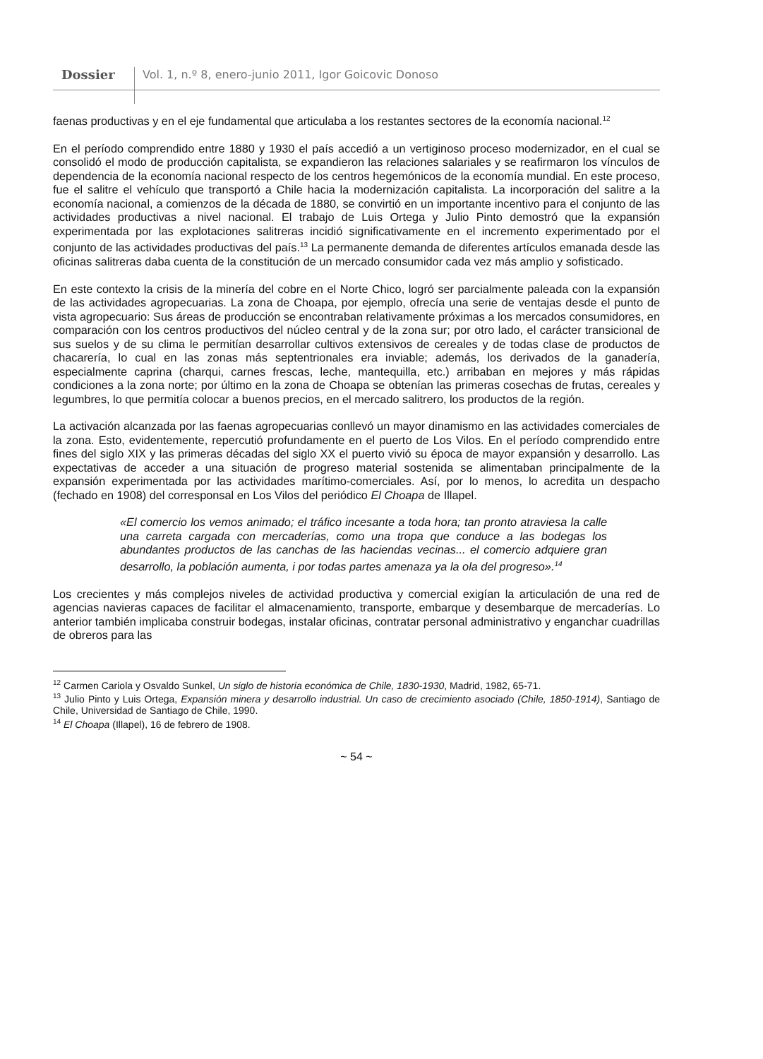Dossier Vol. 1, n.º 8, enero-junio 2011, Igor Goicovic Donoso
faenas productivas y en el eje fundamental que articulaba a los restantes sectores de la economía nacional.<sup>12</sup>
En el período comprendido entre 1880 y 1930 el país accedió a un vertiginoso proceso modernizador, en el cual se consolidó el modo de producción capitalista, se expandieron las relaciones salariales y se reafirmaron los vínculos de dependencia de la economía nacional respecto de los centros hegemónicos de la economía mundial. En este proceso, fue el salitre el vehículo que transportó a Chile hacia la modernización capitalista. La incorporación del salitre a la economía nacional, a comienzos de la década de 1880, se convirtió en un importante incentivo para el conjunto de las actividades productivas a nivel nacional. El trabajo de Luis Ortega y Julio Pinto demostró que la expansión experimentada por las explotaciones salitreras incidió significativamente en el incremento experimentado por el conjunto de las actividades productivas del país.<sup>13</sup> La permanente demanda de diferentes artículos emanada desde las oficinas salitreras daba cuenta de la constitución de un mercado consumidor cada vez más amplio y sofisticado.
En este contexto la crisis de la minería del cobre en el Norte Chico, logró ser parcialmente paleada con la expansión de las actividades agropecuarias. La zona de Choapa, por ejemplo, ofrecía una serie de ventajas desde el punto de vista agropecuario: Sus áreas de producción se encontraban relativamente próximas a los mercados consumidores, en comparación con los centros productivos del núcleo central y de la zona sur; por otro lado, el carácter transicional de sus suelos y de su clima le permitían desarrollar cultivos extensivos de cereales y de todas clase de productos de chacarería, lo cual en las zonas más septentrionales era inviable; además, los derivados de la ganadería, especialmente caprina (charqui, carnes frescas, leche, mantequilla, etc.) arribaban en mejores y más rápidas condiciones a la zona norte; por último en la zona de Choapa se obtenían las primeras cosechas de frutas, cereales y legumbres, lo que permitía colocar a buenos precios, en el mercado salitrero, los productos de la región.
La activación alcanzada por las faenas agropecuarias conllevó un mayor dinamismo en las actividades comerciales de la zona. Esto, evidentemente, repercutió profundamente en el puerto de Los Vilos. En el período comprendido entre fines del siglo XIX y las primeras décadas del siglo XX el puerto vivió su época de mayor expansión y desarrollo. Las expectativas de acceder a una situación de progreso material sostenida se alimentaban principalmente de la expansión experimentada por las actividades marítimo-comerciales. Así, por lo menos, lo acredita un despacho (fechado en 1908) del corresponsal en Los Vilos del periódico El Choapa de Illapel.
«El comercio los vemos animado; el tráfico incesante a toda hora; tan pronto atraviesa la calle una carreta cargada con mercaderías, como una tropa que conduce a las bodegas los abundantes productos de las canchas de las haciendas vecinas... el comercio adquiere gran desarrollo, la población aumenta, i por todas partes amenaza ya la ola del progreso».<sup>14</sup>
Los crecientes y más complejos niveles de actividad productiva y comercial exigían la articulación de una red de agencias navieras capaces de facilitar el almacenamiento, transporte, embarque y desembarque de mercaderías. Lo anterior también implicaba construir bodegas, instalar oficinas, contratar personal administrativo y enganchar cuadrillas de obreros para las
<sup>12</sup> Carmen Cariola y Osvaldo Sunkel, Un siglo de historia económica de Chile, 1830-1930, Madrid, 1982, 65-71.
<sup>13</sup> Julio Pinto y Luis Ortega, Expansión minera y desarrollo industrial. Un caso de crecimiento asociado (Chile, 1850-1914), Santiago de Chile, Universidad de Santiago de Chile, 1990.
<sup>14</sup> El Choapa (Illapel), 16 de febrero de 1908.
~ 54 ~